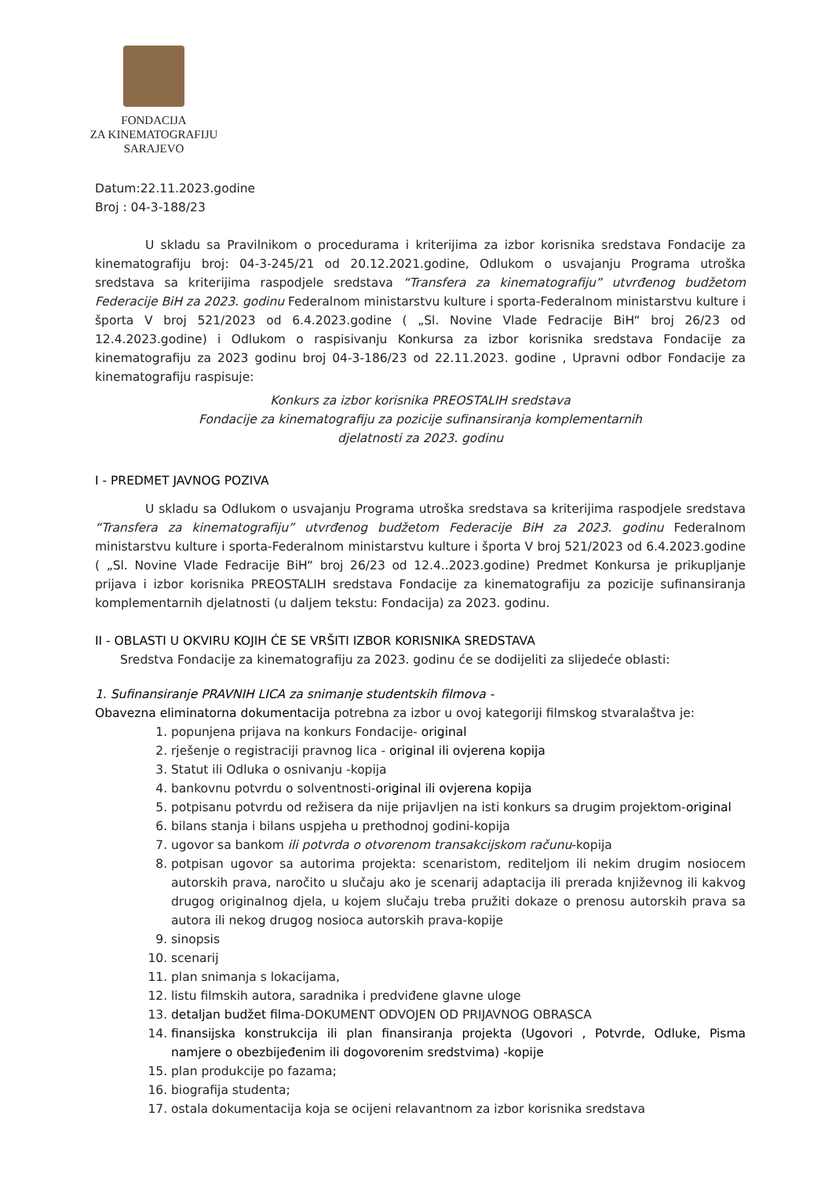FONDACIJA
ZA KINEMATOGRAFIJU
SARAJEVO
Datum:22.11.2023.godine
Broj : 04-3-188/23
U skladu sa Pravilnikom o procedurama i kriterijima za izbor korisnika sredstava Fondacije za kinematografiju broj: 04-3-245/21 od 20.12.2021.godine, Odlukom o usvajanju Programa utroška sredstava sa kriterijima raspodjele sredstava “Transfera za kinematografiju” utvrđenog budžetom Federacije BiH za 2023. godinu Federalnom ministarstvu kulture i sporta-Federalnom ministarstvu kulture i športa V broj 521/2023 od 6.4.2023.godine ( „Sl. Novine Vlade Fedracije BiH“ broj 26/23 od 12.4.2023.godine) i Odlukom o raspisivanju Konkursa za izbor korisnika sredstava Fondacije za kinematografiju za 2023 godinu broj 04-3-186/23 od 22.11.2023. godine , Upravni odbor Fondacije za kinematografiju raspisuje:
Konkurs za izbor korisnika PREOSTALIH sredstava
Fondacije za kinematografiju za pozicije sufinansiranja komplementarnih
djelatnosti za 2023. godinu
I - PREDMET JAVNOG POZIVA
U skladu sa Odlukom o usvajanju Programa utroška sredstava sa kriterijima raspodjele sredstava “Transfera za kinematografiju” utvrđenog budžetom Federacije BiH za 2023. godinu Federalnom ministarstvu kulture i sporta-Federalnom ministarstvu kulture i športa V broj 521/2023 od 6.4.2023.godine ( „Sl. Novine Vlade Fedracije BiH“ broj 26/23 od 12.4..2023.godine) Predmet Konkursa je prikupljanje prijava i izbor korisnika PREOSTALIH sredstava Fondacije za kinematografiju za pozicije sufinansiranja komplementarnih djelatnosti (u daljem tekstu: Fondacija) za 2023. godinu.
II - OBLASTI U OKVIRU KOJIH ĆE SE VRŠITI IZBOR KORISNIKA SREDSTAVA
Sredstva Fondacije za kinematografiju za 2023. godinu će se dodijeliti za slijedeće oblasti:
1. Sufinansiranje PRAVNIH LICA za snimanje studentskih filmova -
Obavezna eliminatorna dokumentacija potrebna za izbor u ovoj kategoriji filmskog stvaralaštva je:
1. popunjena prijava na konkurs Fondacije- original
2. rješenje o registraciji pravnog lica - original ili ovjerena kopija
3. Statut ili Odluka o osnivanju -kopija
4. bankovnu potvrdu o solventnosti-original ili ovjerena kopija
5. potpisanu potvrdu od režisera da nije prijavljen na isti konkurs sa drugim projektom-original
6. bilans stanja i bilans uspjeha u prethodnoj godini-kopija
7. ugovor sa bankom ili potvrda o otvorenom transakcijskom računu-kopija
8. potpisan ugovor sa autorima projekta: scenaristom, rediteljom ili nekim drugim nosiocem autorskih prava, naročito u slučaju ako je scenarij adaptacija ili prerada književnog ili kakvog drugog originalnog djela, u kojem slučaju treba pružiti dokaze o prenosu autorskih prava sa autora ili nekog drugog nosioca autorskih prava-kopije
9. sinopsis
10. scenarij
11. plan snimanja s lokacijama,
12. listu filmskih autora, saradnika i predviđene glavne uloge
13. detaljan budžet filma-DOKUMENT ODVOJEN OD PRIJAVNOG OBRASCA
14. finansijska konstrukcija ili plan finansiranja projekta (Ugovori , Potvrde, Odluke, Pisma namjere o obezbijeđenim ili dogovorenim sredstvima) -kopije
15. plan produkcije po fazama;
16. biografija studenta;
17. ostala dokumentacija koja se ocijeni relavantnom za izbor korisnika sredstava